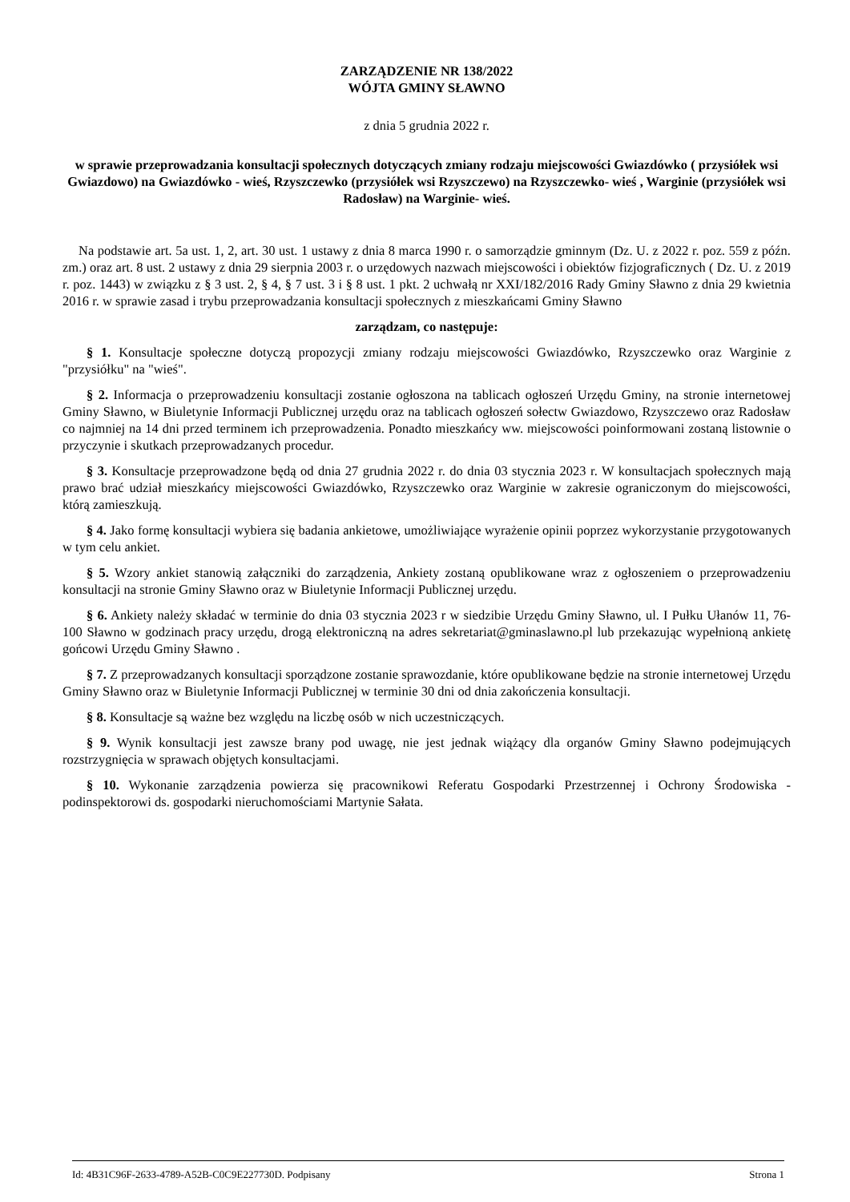ZARZĄDZENIE NR 138/2022
WÓJTA GMINY SŁAWNO
z dnia 5 grudnia 2022 r.
w sprawie przeprowadzania konsultacji społecznych dotyczących zmiany rodzaju miejscowości Gwiazdówko ( przysiółek wsi Gwiazdowo) na Gwiazdówko - wieś, Rzyszczewko (przysiółek wsi Rzyszczewo) na Rzyszczewko- wieś , Warginie (przysiółek wsi Radosław) na Warginie- wieś.
Na podstawie art. 5a ust. 1, 2, art. 30 ust. 1 ustawy z dnia 8 marca 1990 r. o samorządzie gminnym (Dz. U. z 2022 r. poz. 559 z późn. zm.) oraz art. 8 ust. 2 ustawy z dnia 29 sierpnia 2003 r. o urzędowych nazwach miejscowości i obiektów fizjograficznych ( Dz. U. z 2019 r. poz. 1443) w związku z § 3 ust. 2, § 4, § 7 ust. 3 i § 8 ust. 1 pkt. 2 uchwałą nr XXI/182/2016 Rady Gminy Sławno z dnia 29 kwietnia 2016 r. w sprawie zasad i trybu przeprowadzania konsultacji społecznych z mieszkańcami Gminy Sławno
zarządzam, co następuje:
§ 1. Konsultacje społeczne dotyczą propozycji zmiany rodzaju miejscowości Gwiazdówko, Rzyszczewko oraz Warginie z "przysiółku" na "wieś".
§ 2. Informacja o przeprowadzeniu konsultacji zostanie ogłoszona na tablicach ogłoszeń Urzędu Gminy, na stronie internetowej Gminy Sławno, w Biuletynie Informacji Publicznej urzędu oraz na tablicach ogłoszeń sołectw Gwiazdowo, Rzyszczewo oraz Radosław co najmniej na 14 dni przed terminem ich przeprowadzenia. Ponadto mieszkańcy ww. miejscowości poinformowani zostaną listownie o przyczynie i skutkach przeprowadzanych procedur.
§ 3. Konsultacje przeprowadzone będą od dnia 27 grudnia 2022 r. do dnia 03 stycznia 2023 r. W konsultacjach społecznych mają prawo brać udział mieszkańcy miejscowości Gwiazdówko, Rzyszczewko oraz Warginie w zakresie ograniczonym do miejscowości, którą zamieszkują.
§ 4. Jako formę konsultacji wybiera się badania ankietowe, umożliwiające wyrażenie opinii poprzez wykorzystanie przygotowanych w tym celu ankiet.
§ 5. Wzory ankiet stanowią załączniki do zarządzenia, Ankiety zostaną opublikowane wraz z ogłoszeniem o przeprowadzeniu konsultacji na stronie Gminy Sławno oraz w Biuletynie Informacji Publicznej urzędu.
§ 6. Ankiety należy składać w terminie do dnia 03 stycznia 2023 r w siedzibie Urzędu Gminy Sławno, ul. I Pułku Ułanów 11, 76-100 Sławno w godzinach pracy urzędu, drogą elektroniczną na adres sekretariat@gminaslawno.pl lub przekazując wypełnioną ankietę gońcowi Urzędu Gminy Sławno .
§ 7. Z przeprowadzanych konsultacji sporządzone zostanie sprawozdanie, które opublikowane będzie na stronie internetowej Urzędu Gminy Sławno oraz w Biuletynie Informacji Publicznej w terminie 30 dni od dnia zakończenia konsultacji.
§ 8. Konsultacje są ważne bez względu na liczbę osób w nich uczestniczących.
§ 9. Wynik konsultacji jest zawsze brany pod uwagę, nie jest jednak wiążący dla organów Gminy Sławno podejmujących rozstrzygnięcia w sprawach objętych konsultacjami.
§ 10. Wykonanie zarządzenia powierza się pracownikowi Referatu Gospodarki Przestrzennej i Ochrony Środowiska -podinspektorowi ds. gospodarki nieruchomościami Martynie Sałata.
Id: 4B31C96F-2633-4789-A52B-C0C9E227730D. Podpisany Strona 1